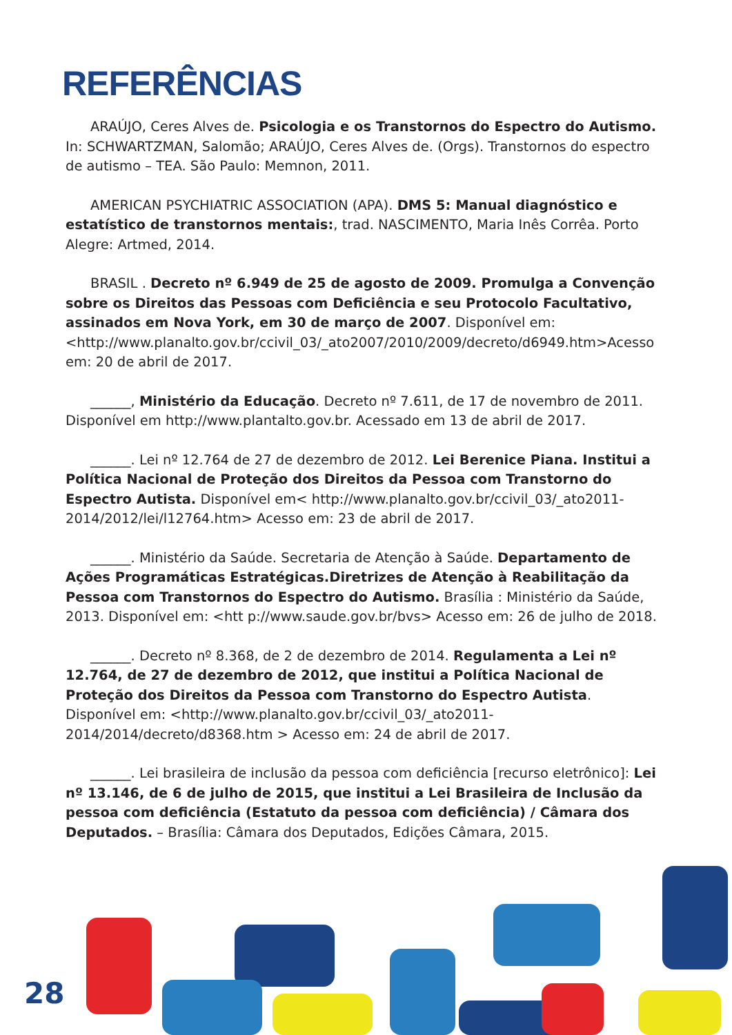REFERÊNCIAS
ARAÚJO, Ceres Alves de. Psicologia e os Transtornos do Espectro do Autismo. In: SCHWARTZMAN, Salomão; ARAÚJO, Ceres Alves de. (Orgs). Transtornos do espectro de autismo – TEA. São Paulo: Memnon, 2011.
AMERICAN PSYCHIATRIC ASSOCIATION (APA). DMS 5: Manual diagnóstico e estatístico de transtornos mentais:, trad. NASCIMENTO, Maria Inês Corrêa. Porto Alegre: Artmed, 2014.
BRASIL . Decreto nº 6.949 de 25 de agosto de 2009. Promulga a Convenção sobre os Direitos das Pessoas com Deficiência e seu Protocolo Facultativo, assinados em Nova York, em 30 de março de 2007. Disponível em:<http://www.planalto.gov.br/ccivil_03/_ato2007/2010/2009/decreto/d6949.htm>Acesso em: 20 de abril de 2017.
______, Ministério da Educação. Decreto nº 7.611, de 17 de novembro de 2011. Disponível em http://www.plantalto.gov.br. Acessado em 13 de abril de 2017.
______. Lei nº 12.764 de 27 de dezembro de 2012. Lei Berenice Piana. Institui a Política Nacional de Proteção dos Direitos da Pessoa com Transtorno do Espectro Autista. Disponível em< http://www.planalto.gov.br/ccivil_03/_ato2011-2014/2012/lei/l12764.htm> Acesso em: 23 de abril de 2017.
______. Ministério da Saúde. Secretaria de Atenção à Saúde. Departamento de Ações Programáticas Estratégicas.Diretrizes de Atenção à Reabilitação da Pessoa com Transtornos do Espectro do Autismo. Brasília : Ministério da Saúde, 2013. Disponível em: <htt p://www.saude.gov.br/bvs> Acesso em: 26 de julho de 2018.
______. Decreto nº 8.368, de 2 de dezembro de 2014. Regulamenta a Lei nº 12.764, de 27 de dezembro de 2012, que institui a Política Nacional de Proteção dos Direitos da Pessoa com Transtorno do Espectro Autista. Disponível em: <http://www.planalto.gov.br/ccivil_03/_ato2011-2014/2014/decreto/d8368.htm > Acesso em: 24 de abril de 2017.
______. Lei brasileira de inclusão da pessoa com deficiência [recurso eletrônico]: Lei nº 13.146, de 6 de julho de 2015, que institui a Lei Brasileira de Inclusão da pessoa com deficiência (Estatuto da pessoa com deficiência) / Câmara dos Deputados. – Brasília: Câmara dos Deputados, Edições Câmara, 2015.
28